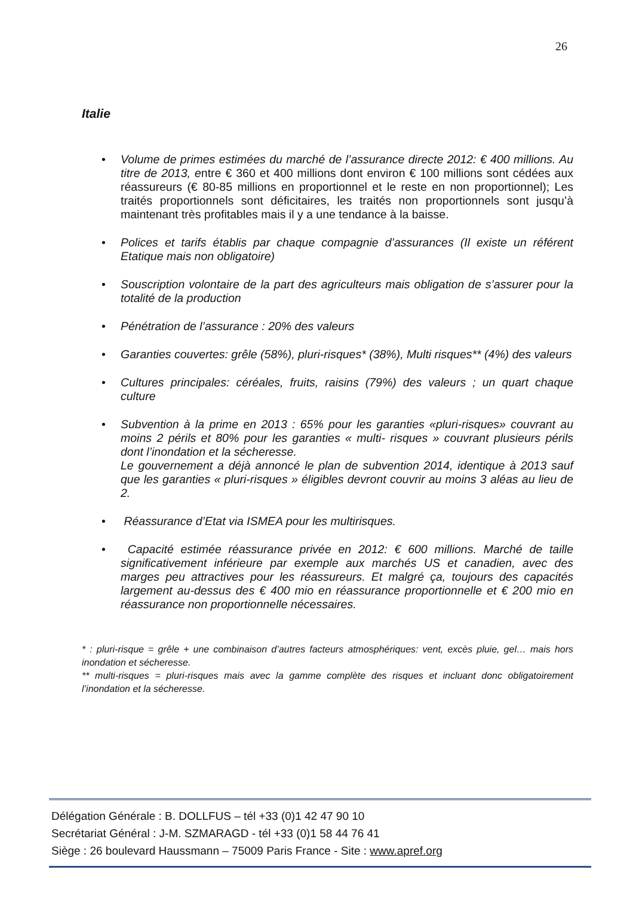26
Italie
• Volume de primes estimées du marché de l’assurance directe 2012: € 400 millions. Au titre de 2013, e ntre € 360 et 400 millions dont environ € 100 millions sont cédées aux réassureurs (€ 80-85 millions en proportionnel et le reste en non proportionnel); Les traités proportionnels sont déficitaires, les traités non proportionnels sont jusqu’à maintenant très profitables mais il y a une tendance à la baisse.
• Polices et tarifs établis par chaque compagnie d’assurances (Il existe un référent Etatique mais non obligatoire)
• Souscription volontaire de la part des agriculteurs mais obligation de s’assurer pour la totalité de la production
• Pénétration de l’assurance : 20% des valeurs
• Garanties couvertes: grêle (58%), pluri-risques* (38%), Multi risques** (4%) des valeurs
• Cultures principales: céréales, fruits, raisins (79%) des valeurs ; un quart chaque culture
• Subvention à la prime en 2013 : 65% pour les garanties «pluri-risques» couvrant au moins 2 périls et 80% pour les garanties « multi- risques » couvrant plusieurs périls dont l’inondation et la sécheresse.
Le gouvernement a déjà annoncé le plan de subvention 2014, identique à 2013 sauf que les garanties « pluri-risques » éligibles devront couvrir au moins 3 aléas au lieu de 2.
• Réassurance d’Etat via ISMEA pour les multirisques.
• Capacité estimée réassurance privée en 2012: € 600 millions. Marché de taille significativement inférieure par exemple aux marchés US et canadien, avec des marges peu attractives pour les réassureurs. Et malgré ça, toujours des capacités largement au-dessus des € 400 mio en réassurance proportionnelle et € 200 mio en réassurance non proportionnelle nécessaires.
* : pluri-risque = grêle + une combinaison d’autres facteurs atmosphériques: vent, excès pluie, gel… mais hors inondation et sécheresse.
** multi-risques = pluri-risques mais avec la gamme complète des risques et incluant donc obligatoirement l’inondation et la sécheresse.
Délégation Générale : B. DOLLFUS – tél +33 (0)1 42 47 90 10
Secrétariat Général : J-M. SZMARAGD - tél +33 (0)1 58 44 76 41
Siège : 26 boulevard Haussmann – 75009 Paris France - Site : www.apref.org